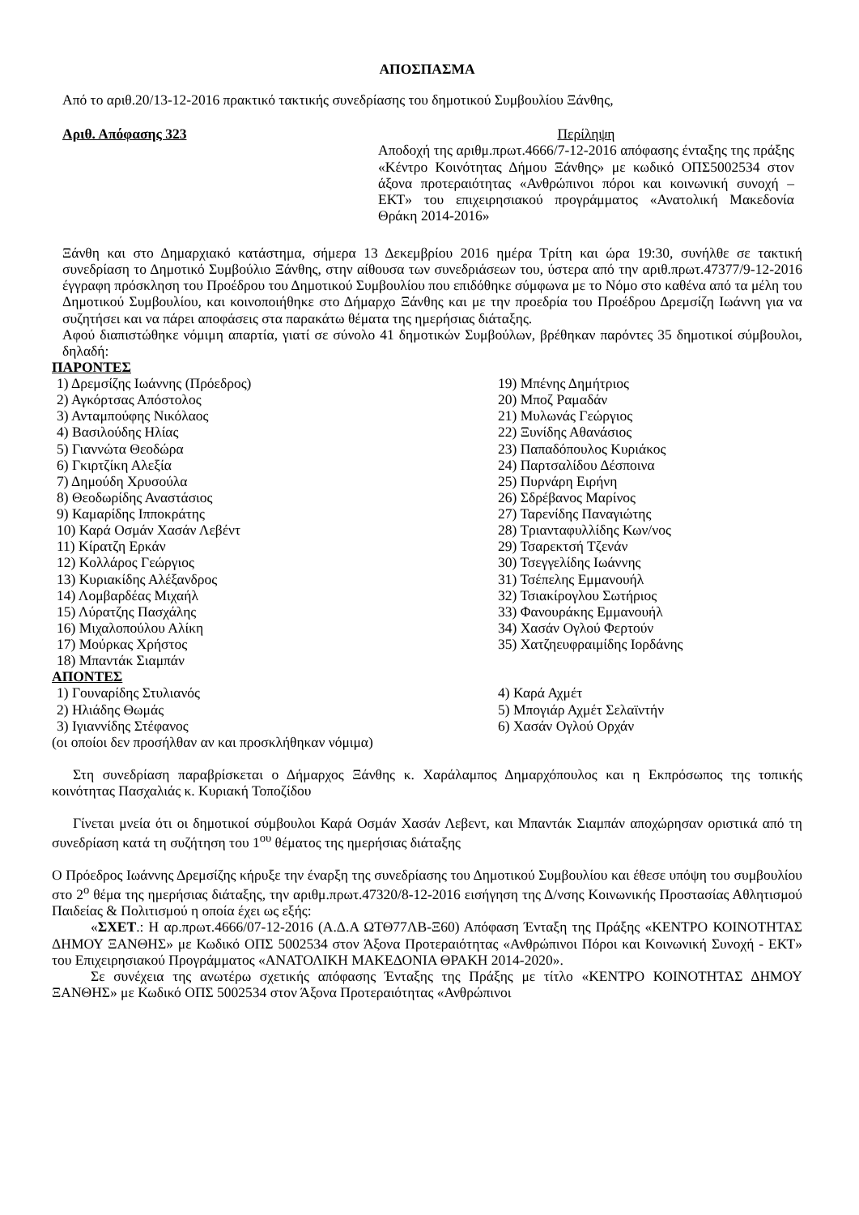ΑΠΟΣΠΑΣΜΑ
Από το αριθ.20/13-12-2016 πρακτικό τακτικής συνεδρίασης του δημοτικού Συμβουλίου Ξάνθης,
Αριθ. Απόφασης 323 Περίληψη
Αποδοχή της αριθμ.πρωτ.4666/7-12-2016 απόφασης ένταξης της πράξης «Κέντρο Κοινότητας Δήμου Ξάνθης» με κωδικό ΟΠΣ5002534 στον άξονα προτεραιότητας «Ανθρώπινοι πόροι και κοινωνική συνοχή – ΕΚΤ» του επιχειρησιακού προγράμματος «Ανατολική Μακεδονία Θράκη 2014-2016»
Ξάνθη και στο Δημαρχιακό κατάστημα, σήμερα 13 Δεκεμβρίου 2016 ημέρα Τρίτη και ώρα 19:30, συνήλθε σε τακτική συνεδρίαση το Δημοτικό Συμβούλιο Ξάνθης, στην αίθουσα των συνεδριάσεων του, ύστερα από την αριθ.πρωτ.47377/9-12-2016 έγγραφη πρόσκληση του Προέδρου του Δημοτικού Συμβουλίου που επιδόθηκε σύμφωνα με το Νόμο στο καθένα από τα μέλη του Δημοτικού Συμβουλίου, και κοινοποιήθηκε στο Δήμαρχο Ξάνθης και με την προεδρία του Προέδρου Δρεμσίζη Ιωάννη για να συζητήσει και να πάρει αποφάσεις στα παρακάτω θέματα της ημερήσιας διάταξης.
Αφού διαπιστώθηκε νόμιμη απαρτία, γιατί σε σύνολο 41 δημοτικών Συμβούλων, βρέθηκαν παρόντες 35 δημοτικοί σύμβουλοι, δηλαδή:
ΠΑΡΟΝΤΕΣ
1) Δρεμσίζης Ιωάννης (Πρόεδρος)
2) Αγκόρτσας Απόστολος
3) Ανταμπούφης Νικόλαος
4) Βασιλούδης Ηλίας
5) Γιαννώτα Θεοδώρα
6) Γκιρτζίκη Αλεξία
7) Δημούδη Χρυσούλα
8) Θεοδωρίδης Αναστάσιος
9) Καμαρίδης Ιπποκράτης
10) Καρά Οσμάν Χασάν Λεβέντ
11) Κίρατζη Ερκάν
12) Κολλάρος Γεώργιος
13) Κυριακίδης Αλέξανδρος
14) Λομβαρδέας Μιχαήλ
15) Λύρατζης Πασχάλης
16) Μιχαλοπούλου Αλίκη
17) Μούρκας Χρήστος
18) Μπαντάκ Σιαμπάν
19) Μπένης Δημήτριος
20) Μποζ Ραμαδάν
21) Μυλωνάς Γεώργιος
22) Ξυνίδης Αθανάσιος
23) Παπαδόπουλος Κυριάκος
24) Παρτσαλίδου Δέσποινα
25) Πυρνάρη Ειρήνη
26) Σδρέβανος Μαρίνος
27) Ταρενίδης Παναγιώτης
28) Τριανταφυλλίδης Κων/νος
29) Τσαρεκτσή Τζενάν
30) Τσεγγελίδης Ιωάννης
31) Τσέπελης Εμμανουήλ
32) Τσιακίρογλου Σωτήριος
33) Φανουράκης Εμμανουήλ
34) Χασάν Ογλού Φερτούν
35) Χατζηευφραιμίδης Ιορδάνης
ΑΠΟΝΤΕΣ
1) Γουναρίδης Στυλιανός
2) Ηλιάδης Θωμάς
3) Ιγιαννίδης Στέφανος
4) Καρά Αχμέτ
5) Μπογιάρ Αχμέτ Σελαϊντήν
6) Χασάν Ογλού Ορχάν
(οι οποίοι δεν προσήλθαν αν και προσκλήθηκαν νόμιμα)
Στη συνεδρίαση παραβρίσκεται ο Δήμαρχος Ξάνθης κ. Χαράλαμπος Δημαρχόπουλος και η Εκπρόσωπος της τοπικής κοινότητας Πασχαλιάς κ. Κυριακή Τοποζίδου
Γίνεται μνεία ότι οι δημοτικοί σύμβουλοι Καρά Οσμάν Χασάν Λεβεντ, και Μπαντάκ Σιαμπάν αποχώρησαν οριστικά από τη συνεδρίαση κατά τη συζήτηση του 1<sup>ου</sup> θέματος της ημερήσιας διάταξης
Ο Πρόεδρος Ιωάννης Δρεμσίζης κήρυξε την έναρξη της συνεδρίασης του Δημοτικού Συμβουλίου και έθεσε υπόψη του συμβουλίου στο 2<sup>ο</sup> θέμα της ημερήσιας διάταξης, την αριθμ.πρωτ.47320/8-12-2016 εισήγηση της Δ/νσης Κοινωνικής Προστασίας Αθλητισμού Παιδείας & Πολιτισμού η οποία έχει ως εξής:
«ΣΧΕΤ.: Η αρ.πρωτ.4666/07-12-2016 (Α.Δ.Α ΩΤΘ77ΛΒ-Ξ60) Απόφαση Ένταξη της Πράξης «ΚΕΝΤΡΟ ΚΟΙΝΟΤΗΤΑΣ ΔΗΜΟΥ ΞΑΝΘΗΣ» με Κωδικό ΟΠΣ 5002534 στον Άξονα Προτεραιότητας «Ανθρώπινοι Πόροι και Κοινωνική Συνοχή - ΕΚΤ» του Επιχειρησιακού Προγράμματος «ΑΝΑΤΟΛΙΚΗ ΜΑΚΕΔΟΝΙΑ ΘΡΑΚΗ 2014-2020».
Σε συνέχεια της ανωτέρω σχετικής απόφασης Ένταξης της Πράξης με τίτλο «ΚΕΝΤΡΟ ΚΟΙΝΟΤΗΤΑΣ ΔΗΜΟΥ ΞΑΝΘΗΣ» με Κωδικό ΟΠΣ 5002534 στον Άξονα Προτεραιότητας «Ανθρώπινοι